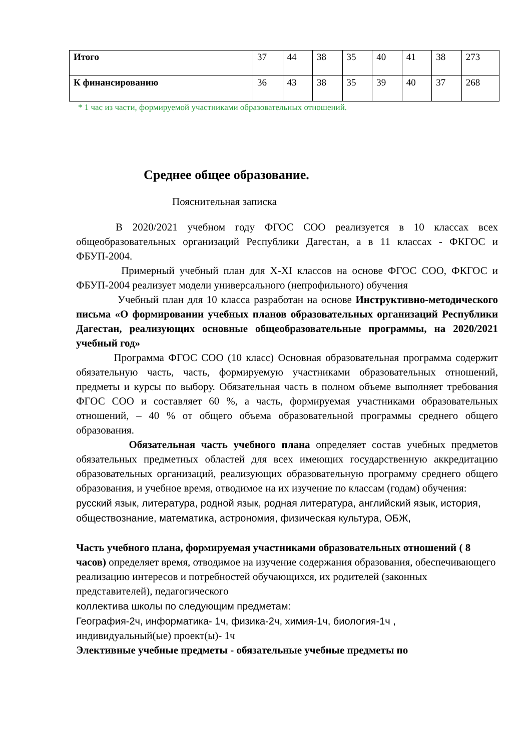| Итого | 37 | 44 | 38 | 35 | 40 | 41 | 38 | 273 |
| К финансированию | 36 | 43 | 38 | 35 | 39 | 40 | 37 | 268 |
* 1 час из части, формируемой участниками образовательных отношений.
Среднее общее образование.
Пояснительная записка
В 2020/2021 учебном году ФГОС СОО реализуется в 10 классах всех общеобразовательных организаций Республики Дагестан, а в 11 классах - ФКГОС и ФБУП-2004.
Примерный учебный план для X-XI классов на основе ФГОС СОО, ФКГОС и ФБУП-2004 реализует модели универсального (непрофильного) обучения
Учебный план для 10 класса разработан на основе Инструктивно-методического письма «О формировании учебных планов образовательных организаций Республики Дагестан, реализующих основные общеобразовательные программы, на 2020/2021 учебный год»
Программа ФГОС СОО (10 класс) Основная образовательная программа содержит обязательную часть, часть, формируемую участниками образовательных отношений, предметы и курсы по выбору. Обязательная часть в полном объеме выполняет требования ФГОС СОО и составляет 60 %, а часть, формируемая участниками образовательных отношений, – 40 % от общего объема образовательной программы среднего общего образования.
Обязательная часть учебного плана определяет состав учебных предметов обязательных предметных областей для всех имеющих государственную аккредитацию образовательных организаций, реализующих образовательную программу среднего общего образования, и учебное время, отводимое на их изучение по классам (годам) обучения:
русский язык, литература, родной язык, родная литература, английский язык, история, обществознание, математика, астрономия, физическая культура, ОБЖ,
Часть учебного плана, формируемая участниками образовательных отношений ( 8 часов) определяет время, отводимое на изучение содержания образования, обеспечивающего реализацию интересов и потребностей обучающихся, их родителей (законных представителей), педагогического
коллектива школы по следующим предметам:
География-2ч, информатика- 1ч, физика-2ч, химия-1ч, биология-1ч ,
индивидуальный(ые) проект(ы)- 1ч
Элективные учебные предметы - обязательные учебные предметы по